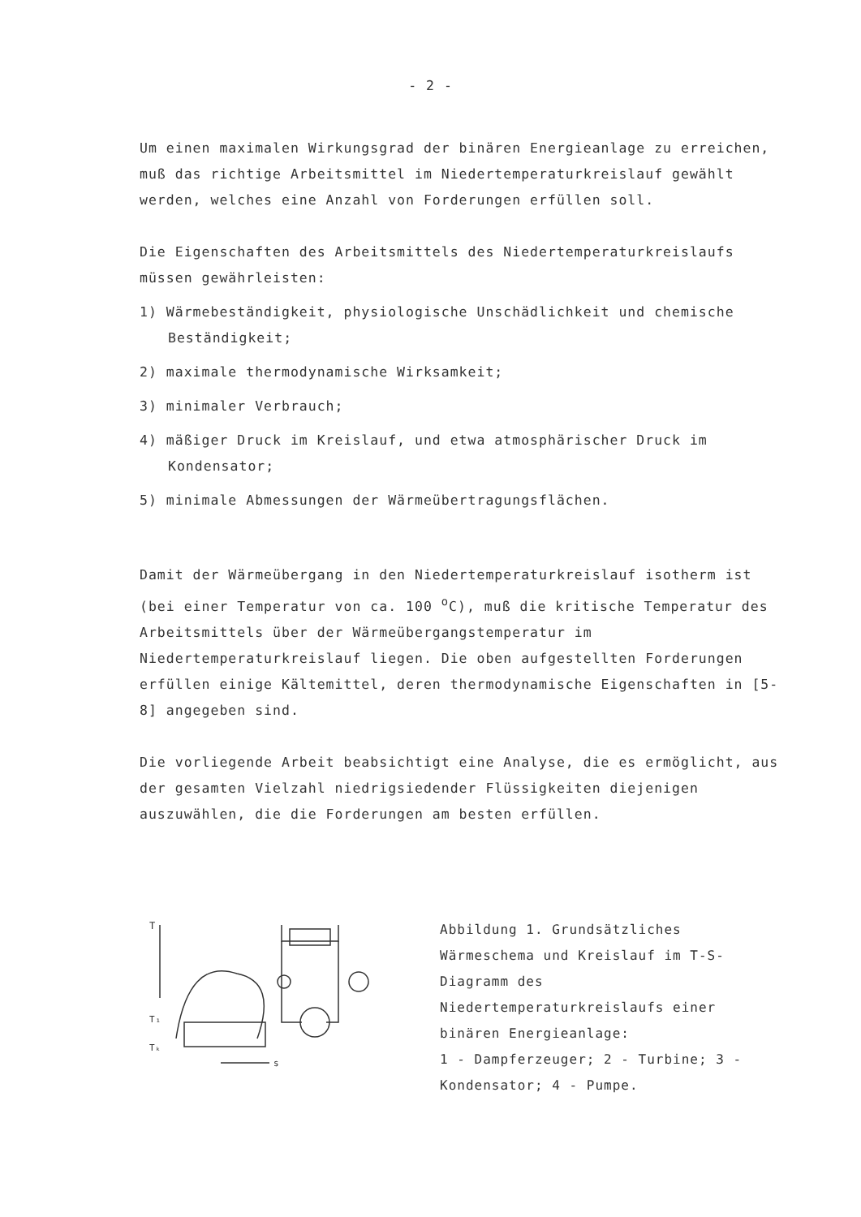- 2 -
Um einen maximalen Wirkungsgrad der binären Energieanlage zu erreichen, muß das richtige Arbeitsmittel im Niedertemperaturkreislauf gewählt werden, welches eine Anzahl von Forderungen erfüllen soll.
Die Eigenschaften des Arbeitsmittels des Niedertemperaturkreislaufs müssen gewährleisten:
1) Wärmebeständigkeit, physiologische Unschädlichkeit und chemische Beständigkeit;
2) maximale thermodynamische Wirksamkeit;
3) minimaler Verbrauch;
4) mäßiger Druck im Kreislauf, und etwa atmosphärischer Druck im Kondensator;
5) minimale Abmessungen der Wärmeübertragungsflächen.
Damit der Wärmeübergang in den Niedertemperaturkreislauf isotherm ist (bei einer Temperatur von ca. 100 <sup>o</sup>C), muß die kritische Temperatur des Arbeitsmittels über der Wärmeübergangstemperatur im Niedertemperaturkreislauf liegen. Die oben aufgestellten Forderungen erfüllen einige Kältemittel, deren thermodynamische Eigenschaften in [5-8] angegeben sind.
Die vorliegende Arbeit beabsichtigt eine Analyse, die es ermöglicht, aus der gesamten Vielzahl niedrigsiedender Flüssigkeiten diejenigen auszuwählen, die die Forderungen am besten erfüllen.
T
T₁
Tₖ
s
Abbildung 1. Grundsätzliches Wärmeschema und Kreislauf im T-S-Diagramm des Niedertemperaturkreislaufs einer binären Energieanlage:
1 - Dampferzeuger; 2 - Turbine; 3 - Kondensator; 4 - Pumpe.